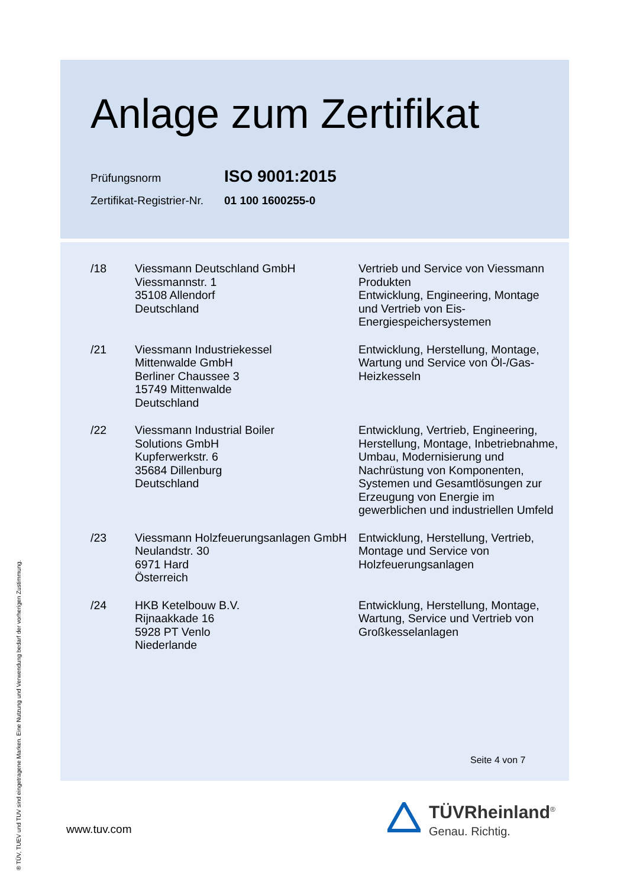Anlage zum Zertifikat
Prüfungsnorm ISO 9001:2015
Zertifikat-Registrier-Nr. 01 100 1600255-0
| /18 | Viessmann Deutschland GmbH Viessmannstr. 1 35108 Allendorf Deutschland | Vertrieb und Service von Viessmann Produkten Entwicklung, Engineering, Montage und Vertrieb von Eis-Energiespeichersystemen |
| /21 | Viessmann Industriekessel Mittenwalde GmbH Berliner Chaussee 3 15749 Mittenwalde Deutschland | Entwicklung, Herstellung, Montage, Wartung und Service von Öl-/Gas-Heizkesseln |
| /22 | Viessmann Industrial Boiler Solutions GmbH Kupferwerkstr. 6 35684 Dillenburg Deutschland | Entwicklung, Vertrieb, Engineering, Herstellung, Montage, Inbetriebnahme, Umbau, Modernisierung und Nachrüstung von Komponenten, Systemen und Gesamtlösungen zur Erzeugung von Energie im gewerblichen und industriellen Umfeld |
| /23 | Viessmann Holzfeuerungsanlagen GmbH Neulandstr. 30 6971 Hard Österreich | Entwicklung, Herstellung, Vertrieb, Montage und Service von Holzfeuerungsanlagen |
| /24 | HKB Ketelbouw B.V. Rijnaakkade 16 5928 PT Venlo Niederlande | Entwicklung, Herstellung, Montage, Wartung, Service und Vertrieb von Großkesselanlagen |
Seite 4 von 7
® TÜV, TUEV und TUV sind eingetragene Marken. Eine Nutzung und Verwendung bedarf der vorherigen Zustimmung.
www.tuv.com
TÜVRheinland<sup>®</sup>
Genau. Richtig.